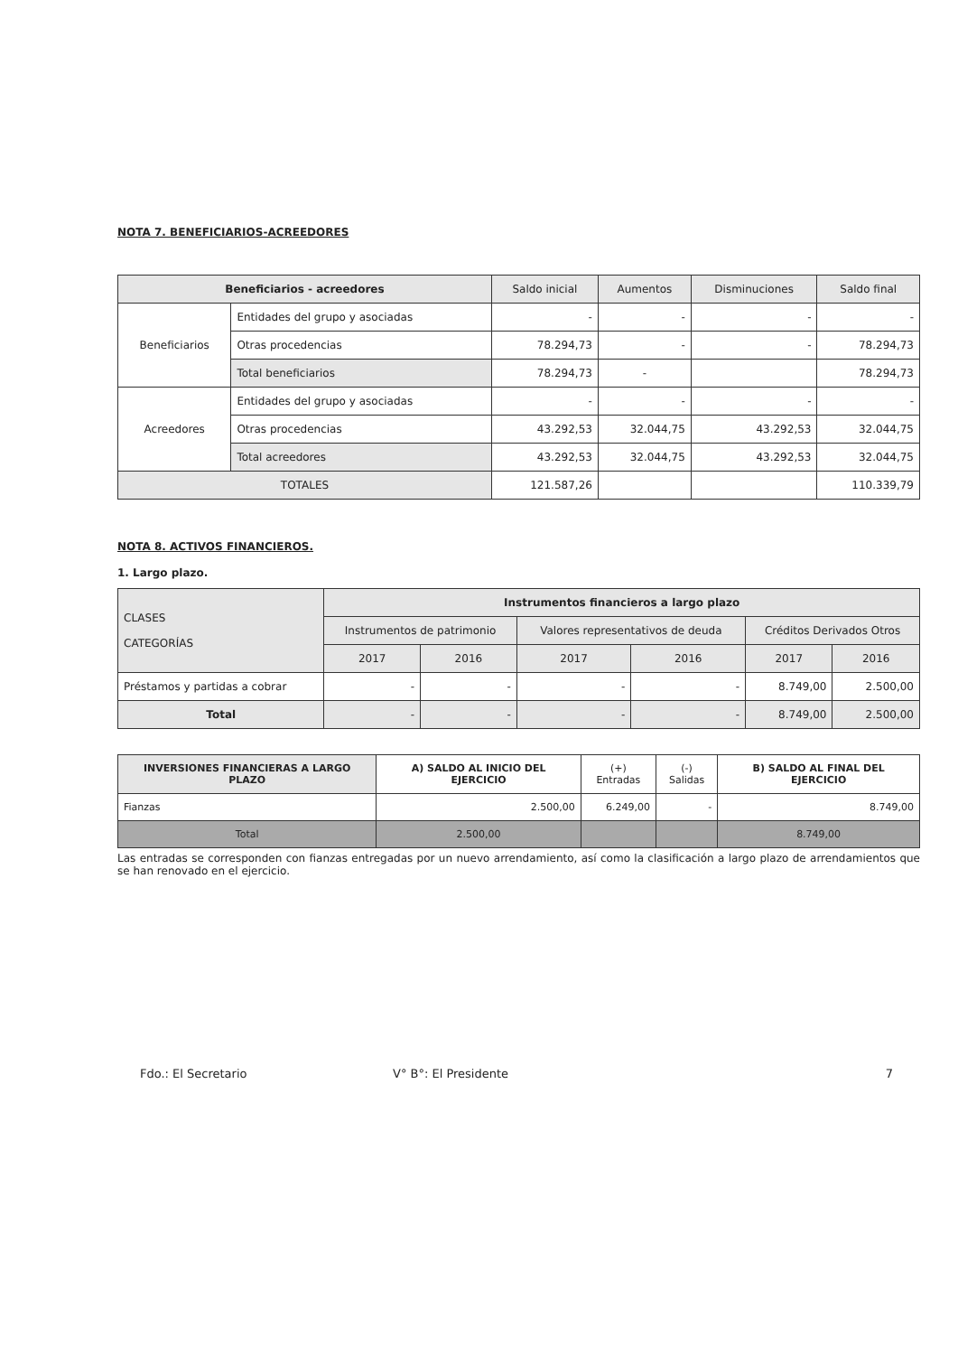NOTA 7. BENEFICIARIOS-ACREEDORES
| Beneficiarios - acreedores | | Saldo inicial | Aumentos | Disminuciones | Saldo final |
| --- | --- | --- | --- | --- | --- |
| Beneficiarios | Entidades del grupo y asociadas | - | - | - | - |
| | Otras procedencias | 78.294,73 | - | - | 78.294,73 |
| | Total beneficiarios | 78.294,73 | - | | 78.294,73 |
| Acreedores | Entidades del grupo y asociadas | - | - | - | - |
| | Otras procedencias | 43.292,53 | 32.044,75 | 43.292,53 | 32.044,75 |
| | Total acreedores | 43.292,53 | 32.044,75 | 43.292,53 | 32.044,75 |
| TOTALES | | 121.587,26 | | | 110.339,79 |
NOTA 8. ACTIVOS FINANCIEROS.
1. Largo plazo.
| CLASES CATEGORÍAS | Instrumentos financieros a largo plazo | | | | | |
| --- | --- | --- | --- | --- | --- | --- |
| | Instrumentos de patrimonio | | Valores representativos de deuda | | Créditos Derivados Otros | |
| | 2017 | 2016 | 2017 | 2016 | 2017 | 2016 |
| Préstamos y partidas a cobrar | - | - | - | - | 8.749,00 | 2.500,00 |
| Total | - | - | - | - | 8.749,00 | 2.500,00 |
| INVERSIONES FINANCIERAS A LARGO PLAZO | A) SALDO AL INICIO DEL EJERCICIO | (+) Entradas | (-) Salidas | B) SALDO AL FINAL DEL EJERCICIO |
| --- | --- | --- | --- | --- |
| Fianzas | 2.500,00 | 6.249,00 | - | 8.749,00 |
| Total | 2.500,00 | | | 8.749,00 |
Las entradas se corresponden con fianzas entregadas por un nuevo arrendamiento, así como la clasificación a largo plazo de arrendamientos que se han renovado en el ejercicio.
Fdo.: El Secretario V° B°: El Presidente 7